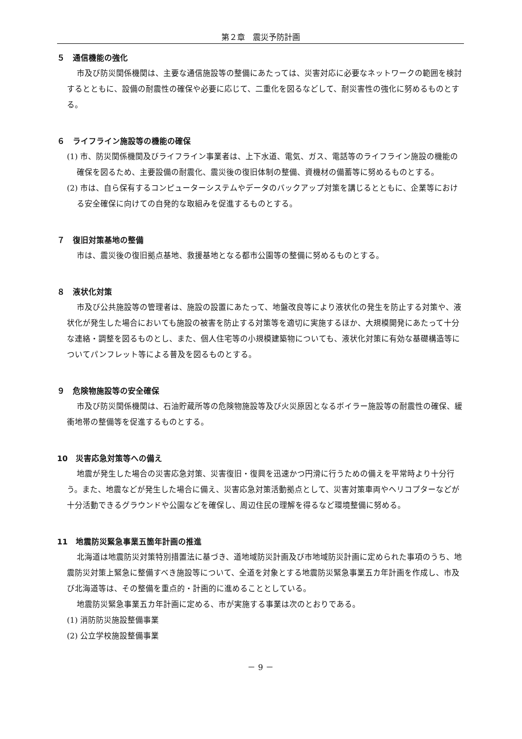第２章　震災予防計画
５　通信機能の強化
市及び防災関係機関は、主要な通信施設等の整備にあたっては、災害対応に必要なネットワークの範囲を検討するとともに、設備の耐震性の確保や必要に応じて、二重化を図るなどして、耐災害性の強化に努めるものとする。
６　ライフライン施設等の機能の確保
(1) 市、防災関係機関及びライフライン事業者は、上下水道、電気、ガス、電話等のライフライン施設の機能の確保を図るため、主要設備の耐震化、震災後の復旧体制の整備、資機材の備蓄等に努めるものとする。
(2) 市は、自ら保有するコンピューターシステムやデータのバックアップ対策を講じるとともに、企業等における安全確保に向けての自発的な取組みを促進するものとする。
７　復旧対策基地の整備
市は、震災後の復旧拠点基地、救援基地となる都市公園等の整備に努めるものとする。
８　液状化対策
市及び公共施設等の管理者は、施設の設置にあたって、地盤改良等により液状化の発生を防止する対策や、液状化が発生した場合においても施設の被害を防止する対策等を適切に実施するほか、大規模開発にあたって十分な連絡・調整を図るものとし、また、個人住宅等の小規模建築物についても、液状化対策に有効な基礎構造等についてパンフレット等による普及を図るものとする。
９　危険物施設等の安全確保
市及び防災関係機関は、石油貯蔵所等の危険物施設等及び火災原因となるボイラー施設等の耐震性の確保、緩衝地帯の整備等を促進するものとする。
10　災害応急対策等への備え
地震が発生した場合の災害応急対策、災害復旧・復興を迅速かつ円滑に行うための備えを平常時より十分行う。また、地震などが発生した場合に備え、災害応急対策活動拠点として、災害対策車両やヘリコプターなどが十分活動できるグラウンドや公園などを確保し、周辺住民の理解を得るなど環境整備に努める。
11　地震防災緊急事業五箇年計画の推進
北海道は地震防災対策特別措置法に基づき、道地域防災計画及び市地域防災計画に定められた事項のうち、地震防災対策上緊急に整備すべき施設等について、全道を対象とする地震防災緊急事業五カ年計画を作成し、市及び北海道等は、その整備を重点的・計画的に進めることとしている。
地震防災緊急事業五カ年計画に定める、市が実施する事業は次のとおりである。
(1) 消防防災施設整備事業
(2) 公立学校施設整備事業
－ 9 －